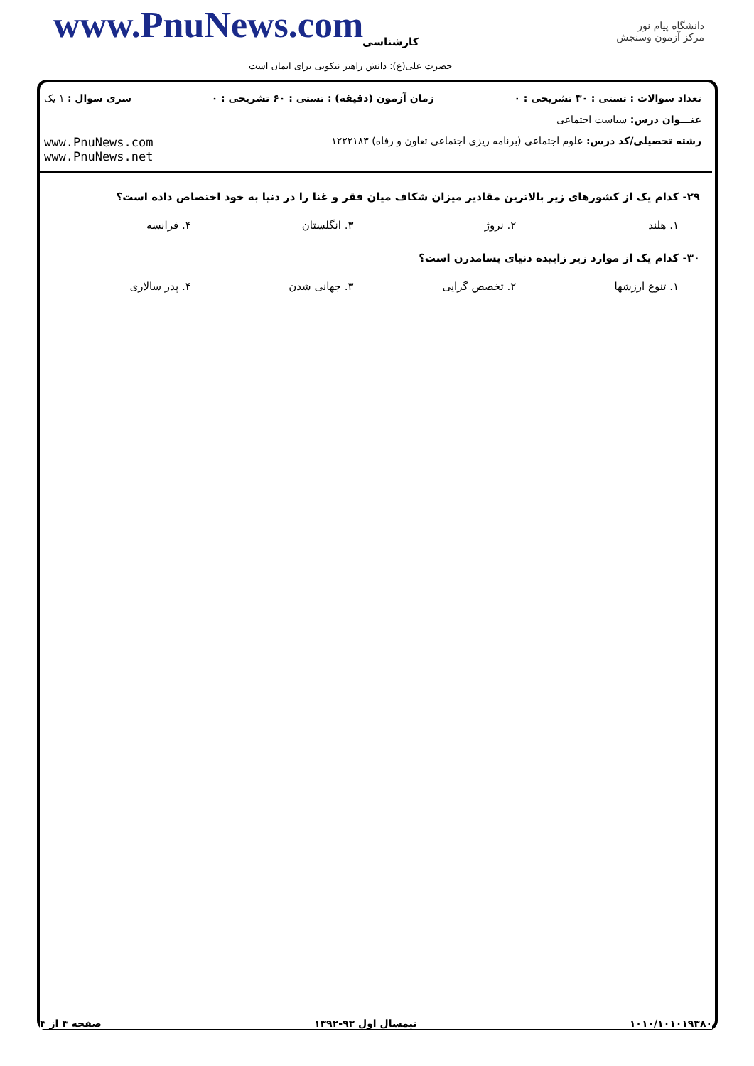www.PnuNews.com کارشناسی
حضرت علی(ع): دانش راهبر نیکویی برای ایمان است
دانشگاه پیام نور
مرکز آزمون وسنجش
تعداد سوالات : تستی : ۳۰ تشریحی : ۰ زمان آزمون (دقیقه) : تستی : ۶۰ تشریحی : ۰ سری سوال : ۱ یک
عنـــوان درس: سیاست اجتماعی
رشته تحصیلی/کد درس: علوم اجتماعی (برنامه ریزی اجتماعی تعاون و رفاه) ۱۲۲۲۱۸۳ www.PnuNews.com
www.PnuNews.net
۲۹- کدام یک از کشورهای زیر بالاترین مقادیر میزان شکاف میان فقر و غنا را در دنیا به خود اختصاص داده است؟
۱. هلند ۲. نروژ ۳. انگلستان ۴. فرانسه
۳۰- کدام یک از موارد زیر زاییده دنیای پسامدرن است؟
۱. تنوع ارزشها ۲. تخصص گرایی ۳. جهانی شدن ۴. پدر سالاری
۱۰۱۰/۱۰۱۰۱۹۳۸۰ نیمسال اول ۹۳-۱۳۹۲ صفحه ۴ از ۴